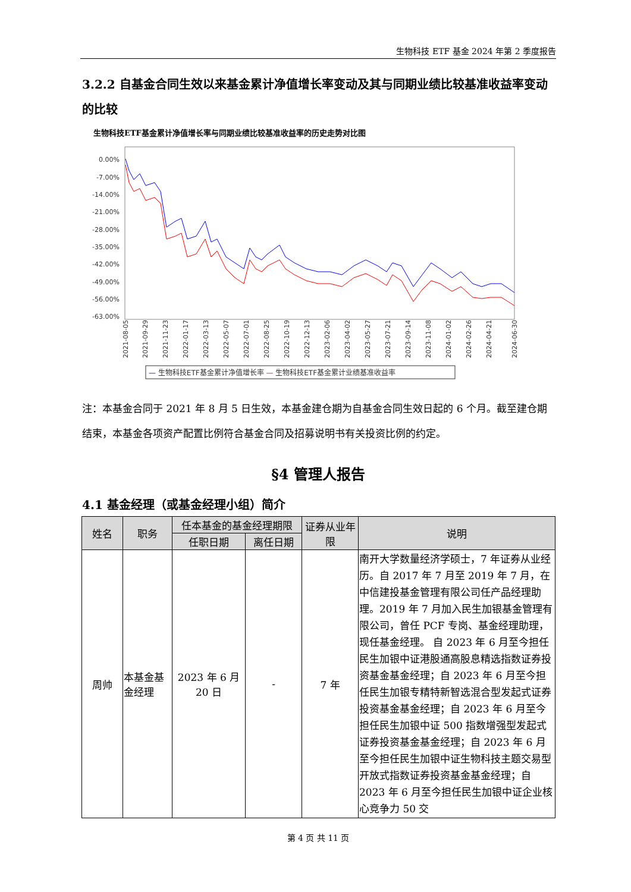生物科技 ETF 基金 2024 年第 2 季度报告
3.2.2 自基金合同生效以来基金累计净值增长率变动及其与同期业绩比较基准收益率变动的比较
生物科技ETF基金累计净值增长率与同期业绩比较基准收益率的历史走势对比图
0.00%
-7.00%
-14.00%
-21.00%
-28.00%
-35.00%
-42.00%
-49.00%
-56.00%
-63.00%
2021-08-05
2021-09-29
2021-11-23
2022-01-17
2022-03-13
2022-05-07
2022-07-01
2022-08-25
2022-10-19
2022-12-13
2023-02-06
2023-04-02
2023-05-27
2023-07-21
2023-09-14
2023-11-08
2024-01-02
2024-02-26
2024-04-21
2024-06-30
— 生物科技ETF基金累计净值增长率 — 生物科技ETF基金累计业绩基准收益率
注：本基金合同于 2021 年 8 月 5 日生效，本基金建仓期为自基金合同生效日起的 6 个月。截至建仓期结束，本基金各项资产配置比例符合基金合同及招募说明书有关投资比例的约定。
§4 管理人报告
4.1 基金经理（或基金经理小组）简介
| 姓名 | 职务 | 任本基金的基金经理期限 | | 证券从业年限 | 说明 |
| --- | --- | --- | --- | --- | --- |
| | | 任职日期 | 离任日期 | | |
| 周帅 | 本基金基金经理 | 2023 年 6 月 20 日 | - | 7 年 | 南开大学数量经济学硕士，7 年证券从业经历。自 2017 年 7 月至 2019 年 7 月，在中信建投基金管理有限公司任产品经理助理。2019 年 7 月加入民生加银基金管理有限公司，曾任 PCF 专岗、基金经理助理，现任基金经理。 自 2023 年 6 月至今担任民生加银中证港股通高股息精选指数证券投资基金基金经理；自 2023 年 6 月至今担任民生加银专精特新智选混合型发起式证券投资基金基金经理；自 2023 年 6 月至今担任民生加银中证 500 指数增强型发起式证券投资基金基金经理；自 2023 年 6 月至今担任民生加银中证生物科技主题交易型开放式指数证券投资基金基金经理；自 2023 年 6 月至今担任民生加银中证企业核心竞争力 50 交 |
第 4 页 共 11 页